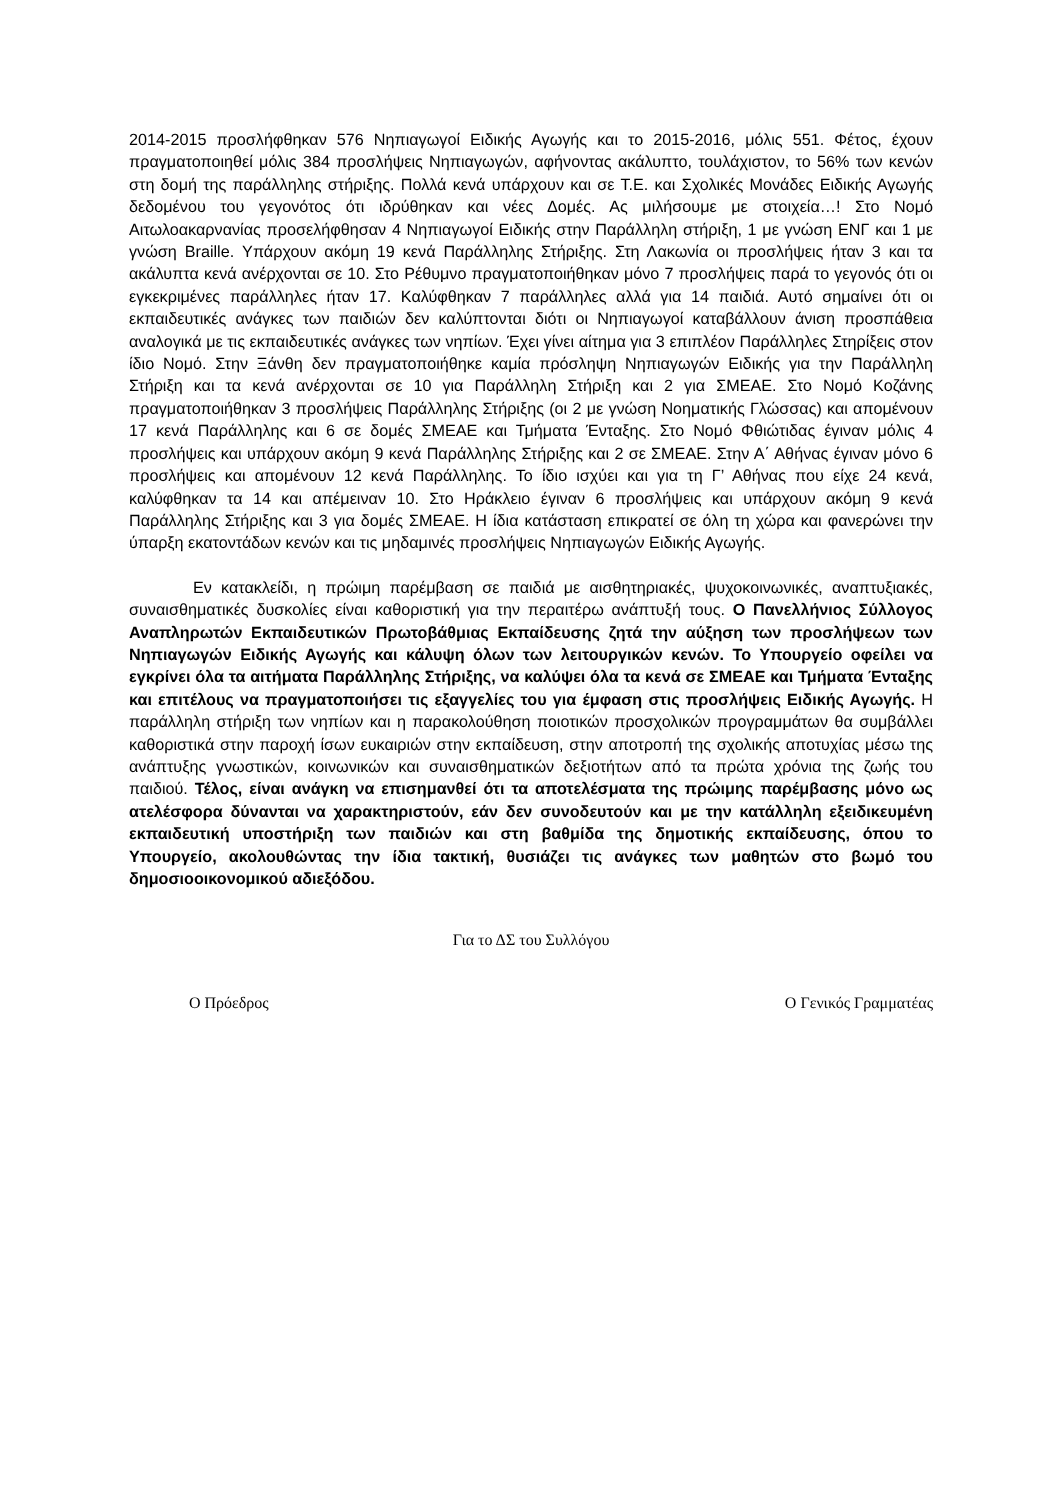2014-2015 προσλήφθηκαν 576 Νηπιαγωγοί Ειδικής Αγωγής και το 2015-2016, μόλις 551. Φέτος, έχουν πραγματοποιηθεί μόλις 384 προσλήψεις Νηπιαγωγών, αφήνοντας ακάλυπτο, τουλάχιστον, το 56% των κενών στη δομή της παράλληλης στήριξης. Πολλά κενά υπάρχουν και σε Τ.Ε. και Σχολικές Μονάδες Ειδικής Αγωγής δεδομένου του γεγονότος ότι ιδρύθηκαν και νέες Δομές. Ας μιλήσουμε με στοιχεία…! Στο Νομό Αιτωλοακαρνανίας προσελήφθησαν 4 Νηπιαγωγοί Ειδικής στην Παράλληλη στήριξη, 1 με γνώση ΕΝΓ και 1 με γνώση Braille. Υπάρχουν ακόμη 19 κενά Παράλληλης Στήριξης. Στη Λακωνία οι προσλήψεις ήταν 3 και τα ακάλυπτα κενά ανέρχονται σε 10. Στο Ρέθυμνο πραγματοποιήθηκαν μόνο 7 προσλήψεις παρά το γεγονός ότι οι εγκεκριμένες παράλληλες ήταν 17. Καλύφθηκαν 7 παράλληλες αλλά για 14 παιδιά. Αυτό σημαίνει ότι οι εκπαιδευτικές ανάγκες των παιδιών δεν καλύπτονται διότι οι Νηπιαγωγοί καταβάλλουν άνιση προσπάθεια αναλογικά με τις εκπαιδευτικές ανάγκες των νηπίων. Έχει γίνει αίτημα για 3 επιπλέον Παράλληλες Στηρίξεις στον ίδιο Νομό. Στην Ξάνθη δεν πραγματοποιήθηκε καμία πρόσληψη Νηπιαγωγών Ειδικής για την Παράλληλη Στήριξη και τα κενά ανέρχονται σε 10 για Παράλληλη Στήριξη και 2 για ΣΜΕΑΕ. Στο Νομό Κοζάνης πραγματοποιήθηκαν 3 προσλήψεις Παράλληλης Στήριξης (οι 2 με γνώση Νοηματικής Γλώσσας) και απομένουν 17 κενά Παράλληλης και 6 σε δομές ΣΜΕΑΕ και Τμήματα Ένταξης. Στο Νομό Φθιώτιδας έγιναν μόλις 4 προσλήψεις και υπάρχουν ακόμη 9 κενά Παράλληλης Στήριξης και 2 σε ΣΜΕΑΕ. Στην Α΄ Αθήνας έγιναν μόνο 6 προσλήψεις και απομένουν 12 κενά Παράλληλης. Το ίδιο ισχύει και για τη Γ’ Αθήνας που είχε 24 κενά, καλύφθηκαν τα 14 και απέμειναν 10. Στο Ηράκλειο έγιναν 6 προσλήψεις και υπάρχουν ακόμη 9 κενά Παράλληλης Στήριξης και 3 για δομές ΣΜΕΑΕ. Η ίδια κατάσταση επικρατεί σε όλη τη χώρα και φανερώνει την ύπαρξη εκατοντάδων κενών και τις μηδαμινές προσλήψεις Νηπιαγωγών Ειδικής Αγωγής.
Εν κατακλείδι, η πρώιμη παρέμβαση σε παιδιά με αισθητηριακές, ψυχοκοινωνικές, αναπτυξιακές, συναισθηματικές δυσκολίες είναι καθοριστική για την περαιτέρω ανάπτυξή τους. Ο Πανελλήνιος Σύλλογος Αναπληρωτών Εκπαιδευτικών Πρωτοβάθμιας Εκπαίδευσης ζητά την αύξηση των προσλήψεων των Νηπιαγωγών Ειδικής Αγωγής και κάλυψη όλων των λειτουργικών κενών. Το Υπουργείο οφείλει να εγκρίνει όλα τα αιτήματα Παράλληλης Στήριξης, να καλύψει όλα τα κενά σε ΣΜΕΑΕ και Τμήματα Ένταξης και επιτέλους να πραγματοποιήσει τις εξαγγελίες του για έμφαση στις προσλήψεις Ειδικής Αγωγής. Η παράλληλη στήριξη των νηπίων και η παρακολούθηση ποιοτικών προσχολικών προγραμμάτων θα συμβάλλει καθοριστικά στην παροχή ίσων ευκαιριών στην εκπαίδευση, στην αποτροπή της σχολικής αποτυχίας μέσω της ανάπτυξης γνωστικών, κοινωνικών και συναισθηματικών δεξιοτήτων από τα πρώτα χρόνια της ζωής του παιδιού. Τέλος, είναι ανάγκη να επισημανθεί ότι τα αποτελέσματα της πρώιμης παρέμβασης μόνο ως ατελέσφορα δύνανται να χαρακτηριστούν, εάν δεν συνοδευτούν και με την κατάλληλη εξειδικευμένη εκπαιδευτική υποστήριξη των παιδιών και στη βαθμίδα της δημοτικής εκπαίδευσης, όπου το Υπουργείο, ακολουθώντας την ίδια τακτική, θυσιάζει τις ανάγκες των μαθητών στο βωμό του δημοσιοοικονομικού αδιεξόδου.
Για το ΔΣ του Συλλόγου
Ο Πρόεδρος Ο Γενικός Γραμματέας